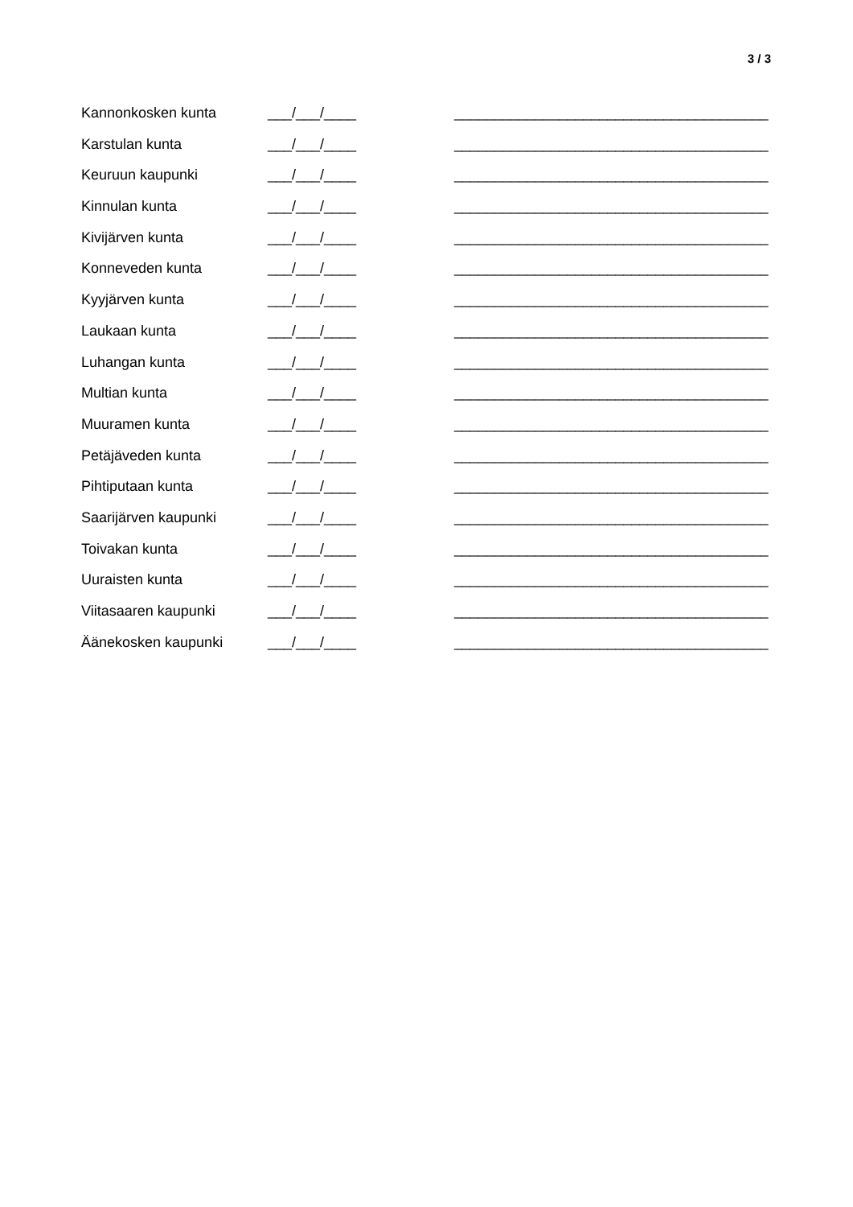3 / 3
Kannonkosken kunta ___/___/____ _______________________________________
Karstulan kunta ___/___/____ _______________________________________
Keuruun kaupunki ___/___/____ _______________________________________
Kinnulan kunta ___/___/____ _______________________________________
Kivijärven kunta ___/___/____ _______________________________________
Konneveden kunta ___/___/____ _______________________________________
Kyyjärven kunta ___/___/____ _______________________________________
Laukaan kunta ___/___/____ _______________________________________
Luhangan kunta ___/___/____ _______________________________________
Multian kunta ___/___/____ _______________________________________
Muuramen kunta ___/___/____ _______________________________________
Petäjäveden kunta ___/___/____ _______________________________________
Pihtiputaan kunta ___/___/____ _______________________________________
Saarijärven kaupunki ___/___/____ _______________________________________
Toivakan kunta ___/___/____ _______________________________________
Uuraisten kunta ___/___/____ _______________________________________
Viitasaaren kaupunki ___/___/____ _______________________________________
Äänekosken kaupunki ___/___/____ _______________________________________